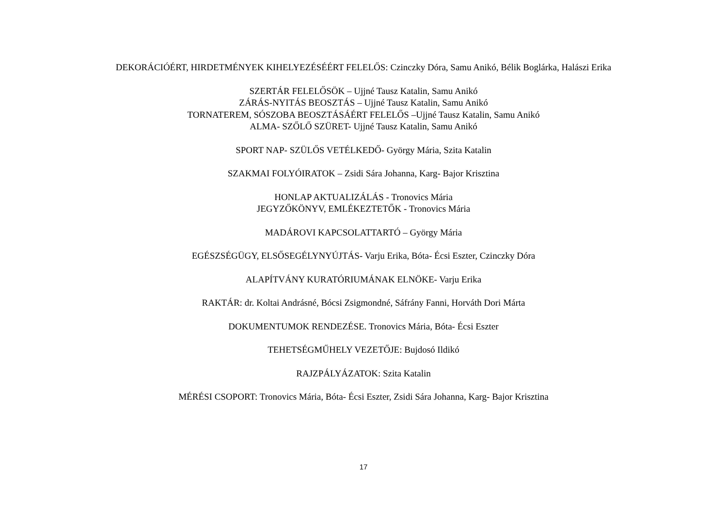DEKORÁCIÓÉRT, HIRDETMÉNYEK KIHELYEZÉSÉÉRT FELELŐS: Czinczky Dóra, Samu Anikó, Bélik Boglárka, Halászi Erika
SZERTÁR FELELŐSÖK – Ujjné Tausz Katalin, Samu Anikó
ZÁRÁS-NYITÁS BEOSZTÁS – Ujjné Tausz Katalin, Samu Anikó
TORNATEREM, SÓSZOBA BEOSZTÁSÁÉRT FELELŐS –Ujjné Tausz Katalin, Samu Anikó
ALMA- SZŐLŐ SZÜRET- Ujjné Tausz Katalin, Samu Anikó
SPORT NAP- SZÜLŐS VETÉLKEDŐ- György Mária, Szita Katalin
SZAKMAI FOLYÓIRATOK – Zsidi Sára Johanna, Karg- Bajor Krisztina
HONLAP AKTUALIZÁLÁS - Tronovics Mária
JEGYZŐKÖNYV, EMLÉKEZTETŐK - Tronovics Mária
MADÁROVI KAPCSOLATTARTÓ – György Mária
EGÉSZSÉGÜGY, ELSŐSEGÉLYNYÚJTÁS- Varju Erika, Bóta- Écsi Eszter, Czinczky Dóra
ALAPÍTVÁNY KURATÓRIUMÁNAK ELNÖKE- Varju Erika
RAKTÁR: dr. Koltai Andrásné, Bócsi Zsigmondné, Sáfrány Fanni, Horváth Dori Márta
DOKUMENTUMOK RENDEZÉSE. Tronovics Mária, Bóta- Écsi Eszter
TEHETSÉGMŰHELY VEZETŐJE: Bujdosó Ildikó
RAJZPÁLYÁZATOK: Szita Katalin
MÉRÉSI CSOPORT: Tronovics Mária, Bóta- Écsi Eszter, Zsidi Sára Johanna, Karg- Bajor Krisztina
17